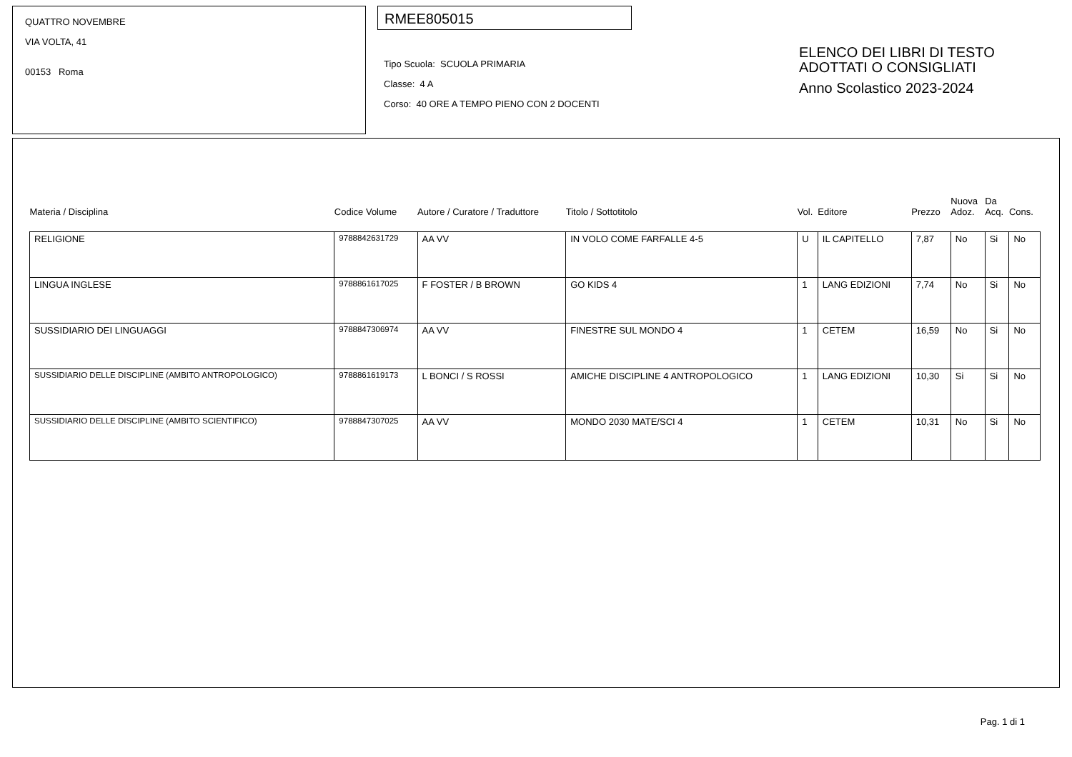QUATTRO NOVEMBRE
VIA VOLTA, 41
00153 Roma
RMEE805015
Tipo Scuola: SCUOLA PRIMARIA
Classe: 4 A
Corso: 40 ORE A TEMPO PIENO CON 2 DOCENTI
ELENCO DEI LIBRI DI TESTO
ADOTTATI O CONSIGLIATI
Anno Scolastico 2023-2024
| Materia / Disciplina | Codice Volume | Autore / Curatore / Traduttore | Titolo / Sottotitolo | Vol. | Editore | Prezzo | Nuova Adoz. | Da Acq. | Cons. |
| --- | --- | --- | --- | --- | --- | --- | --- | --- | --- |
| RELIGIONE | 9788842631729 | AA VV | IN VOLO COME FARFALLE 4-5 | U | IL CAPITELLO | 7,87 | No | Si | No |
| LINGUA INGLESE | 9788861617025 | F FOSTER / B BROWN | GO KIDS 4 | 1 | LANG EDIZIONI | 7,74 | No | Si | No |
| SUSSIDIARIO DEI LINGUAGGI | 9788847306974 | AA VV | FINESTRE SUL MONDO 4 | 1 | CETEM | 16,59 | No | Si | No |
| SUSSIDIARIO DELLE DISCIPLINE (AMBITO ANTROPOLOGICO) | 9788861619173 | L BONCI / S ROSSI | AMICHE DISCIPLINE 4 ANTROPOLOGICO | 1 | LANG EDIZIONI | 10,30 | Si | Si | No |
| SUSSIDIARIO DELLE DISCIPLINE (AMBITO SCIENTIFICO) | 9788847307025 | AA VV | MONDO 2030 MATE/SCI 4 | 1 | CETEM | 10,31 | No | Si | No |
Pag. 1 di 1